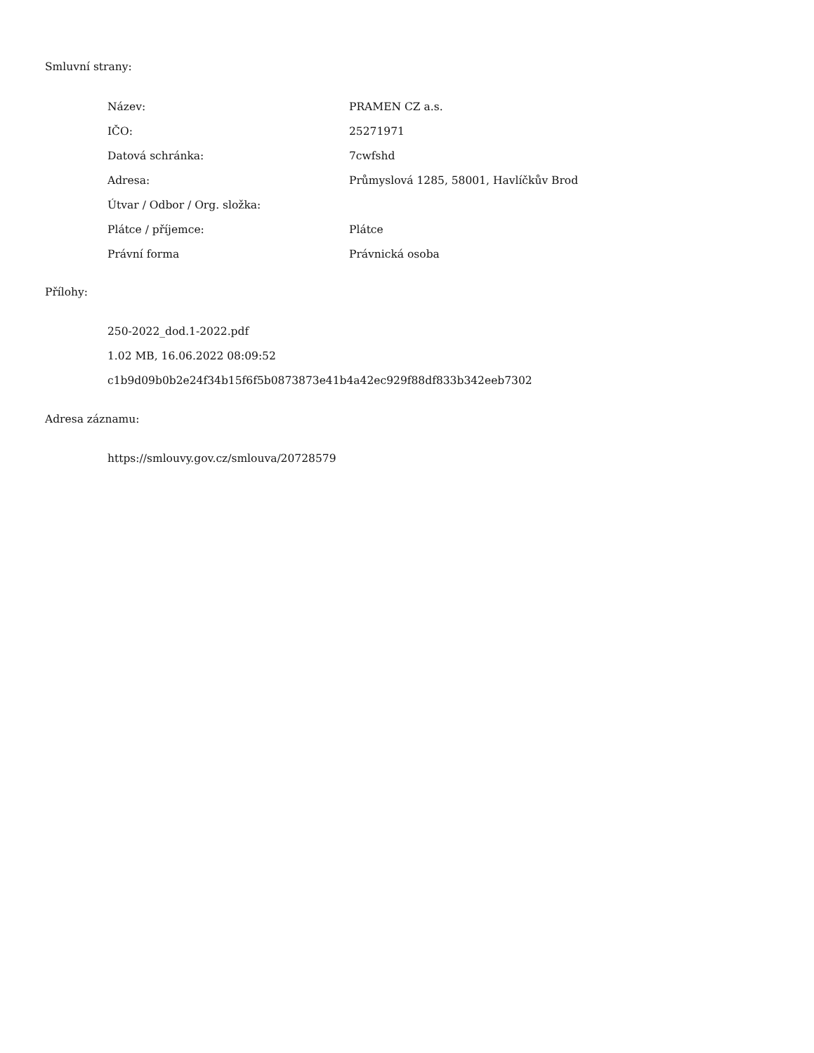Smluvní strany:
| Název: | PRAMEN CZ a.s. |
| IČO: | 25271971 |
| Datová schránka: | 7cwfshd |
| Adresa: | Průmyslová 1285, 58001, Havlíčkův Brod |
| Útvar / Odbor / Org. složka: | |
| Plátce / příjemce: | Plátce |
| Právní forma | Právnická osoba |
Přílohy:
250-2022_dod.1-2022.pdf
1.02 MB, 16.06.2022 08:09:52
c1b9d09b0b2e24f34b15f6f5b0873873e41b4a42ec929f88df833b342eeb7302
Adresa záznamu:
https://smlouvy.gov.cz/smlouva/20728579